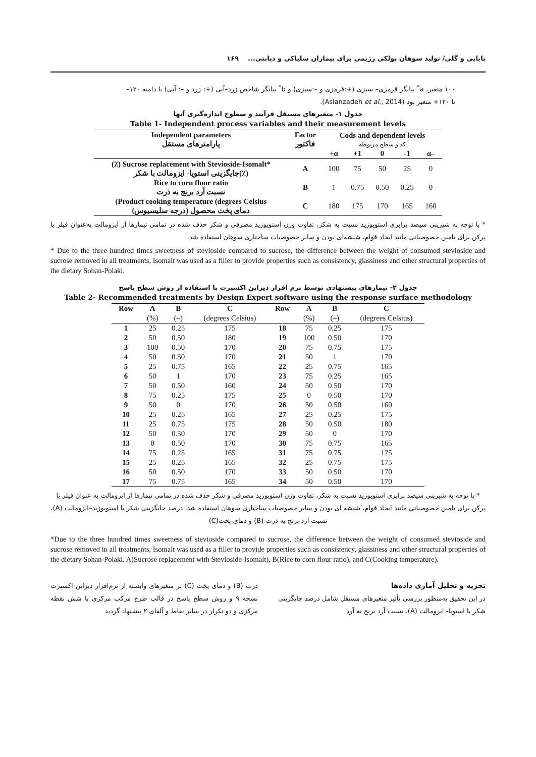بابایی و گلی/ تولید سوهان پولکی رژیمی برای بیماران سلیاکی و دیابتی... ۱۶۹
۱۰۰ متغیر، a<sup>*</sup> بیانگر قرمزی– سبزی (+:قرمزی و –:سبزی) و b<sup>*</sup> بیانگر شاخص زرد–آبی (+: زرد و –: آبی) با دامنه ۱۲۰– تا ۱۲۰+ متغیر بود (Aslanzadeh et al., 2014).
جدول ۱- متغیرهای مستقل فرآیند و سطوح اندازه‌گیری آنها
Table 1- Independent process variables and their measurement levels
| Independent parameters پارامترهای مستقل | Factor فاکتور | Cods and dependent levels کد و سطح مربوطه | | | | |
| --- | --- | --- | --- | --- | --- | --- |
| | | +α | +1 | 0 | -1 | α– |
| (٪) Sucrose replacement with Stevioside-Isomalt* جایگزینی استویا- ایزومالت با شکر(٪) | A | 100 | 75 | 50 | 25 | 0 |
| Rice to corn flour ratio نسبت آرد برنج به ذرت | B | 1 | 0.75 | 0.50 | 0.25 | 0 |
| (Product cooking temperature (degrees Celsius دمای پخت محصول (درجه سلیسیوس) | C | 180 | 175 | 170 | 165 | 160 |
* با توجه به شیرینی سیصد برابری استویوزید نسبت به شکر، تفاوت وزن استویوزید مصرفی و شکر حذف شده در تمامی تیمارها از ایزومالت به‌عنوان فیلر یا پرکن برای تامین خصوصیاتی مانند ایجاد قوام، شیشه‌ای بودن و سایر خصوصیات ساختاری سوهان استفاده شد.
* Due to the three hundred times sweetness of stevioside compared to sucrose, the difference between the weight of consumed stevioside and sucrose removed in all treatments, Isomalt was used as a filler to provide properties such as consistency, glassiness and other structural properties of the dietary Sohan-Polaki.
جدول ۲- تیمارهای پیشنهادی توسط نرم افزار دیزاین اکسپرت با استفاده از روش سطح پاسخ
Table 2- Recommended treatments by Design Expert software using the response surface methodology
| Row | A | B | C | Row | A | B | C |
| --- | --- | --- | --- | --- | --- | --- | --- |
| | (%) | (–) | (degrees Celsius) | | (%) | (–) | (degrees Celsius) |
| 1 | 25 | 0.25 | 175 | 18 | 75 | 0.25 | 175 |
| 2 | 50 | 0.50 | 180 | 19 | 100 | 0.50 | 170 |
| 3 | 100 | 0.50 | 170 | 20 | 75 | 0.75 | 175 |
| 4 | 50 | 0.50 | 170 | 21 | 50 | 1 | 170 |
| 5 | 25 | 0.75 | 165 | 22 | 25 | 0.75 | 165 |
| 6 | 50 | 1 | 170 | 23 | 75 | 0.25 | 165 |
| 7 | 50 | 0.50 | 160 | 24 | 50 | 0.50 | 170 |
| 8 | 75 | 0.25 | 175 | 25 | 0 | 0.50 | 170 |
| 9 | 50 | 0 | 170 | 26 | 50 | 0.50 | 160 |
| 10 | 25 | 0.25 | 165 | 27 | 25 | 0.25 | 175 |
| 11 | 25 | 0.75 | 175 | 28 | 50 | 0.50 | 180 |
| 12 | 50 | 0.50 | 170 | 29 | 50 | 0 | 170 |
| 13 | 0 | 0.50 | 170 | 30 | 75 | 0.75 | 165 |
| 14 | 75 | 0.25 | 165 | 31 | 75 | 0.75 | 175 |
| 15 | 25 | 0.25 | 165 | 32 | 25 | 0.75 | 175 |
| 16 | 50 | 0.50 | 170 | 33 | 50 | 0.50 | 170 |
| 17 | 75 | 0.75 | 165 | 34 | 50 | 0.50 | 170 |
* با توجه به شیرینی سیصد برابری استویوزید نسبت به شکر، تفاوت وزن استویوزید مصرفی و شکر حذف شده در تمامی تیمارها از ایزومالت به عنوان فیلر یا پرکن برای تامین خصوصیاتی مانند ایجاد قوام، شیشه ای بودن و سایر خصوصیات ساختاری سوهان استفاده شد. درصد جایگزینی شکر با استویوزید–ایزومالت (A)، نسبت آرد برنج به ذرت (B) و دمای پخت(C)
*Due to the three hundred times sweetness of stevioside compared to sucrose, the difference between the weight of consumed stevioside and sucrose removed in all treatments, Isomalt was used as a filler to provide properties such as consistency, glassiness and other structural properties of the dietary Sohan-Polaki. A(Sucrose replacement with Stevioside-Isomalt), B(Rice to corn flour ratio), and C(Cooking temperature).
تجزیه و تحلیل آماری داده‌ها
در این تحقیق به‌منظور بررسی تأثیر متغیرهای مستقل شامل درصد جایگزینی شکر با استویا- ایزومالت (A)، نسبت آرد برنج به آرد
ذرت (B) و دمای پخت (C) بر متغیرهای وابسته از نرم‌افزار دیزاین اکسپرت نسخه ۹ و روش سطح پاسخ در قالب طرح مرکب مرکزی با شش نقطه مرکزی و دو تکرار در سایر نقاط و آلفای ۲ پیشنهاد گردید